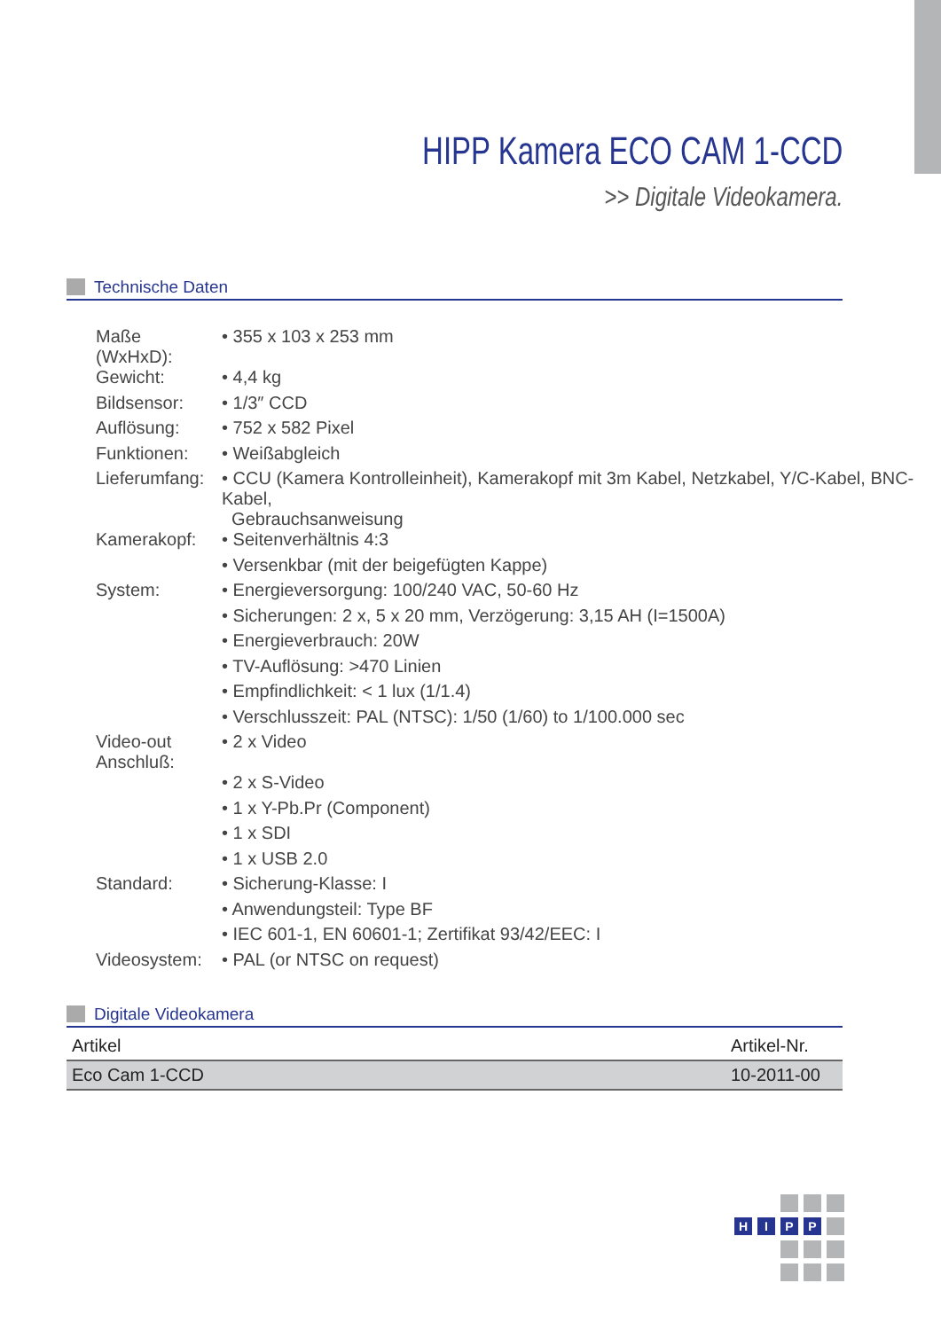HIPP Kamera ECO CAM 1-CCD
>> Digitale Videokamera.
Technische Daten
| Maße (WxHxD): | • 355 x 103 x 253 mm |
| Gewicht: | • 4,4 kg |
| Bildsensor: | • 1/3″ CCD |
| Auflösung: | • 752 x 582 Pixel |
| Funktionen: | • Weißabgleich |
| Lieferumfang: | • CCU (Kamera Kontrolleinheit), Kamerakopf mit 3m Kabel, Netzkabel, Y/C-Kabel, BNC-Kabel, Gebrauchsanweisung |
| Kamerakopf: | • Seitenverhältnis 4:3 |
| | • Versenkbar (mit der beigefügten Kappe) |
| System: | • Energieversorgung: 100/240 VAC, 50-60 Hz |
| | • Sicherungen: 2 x, 5 x 20 mm, Verzögerung: 3,15 AH (I=1500A) |
| | • Energieverbrauch: 20W |
| | • TV-Auflösung: >470 Linien |
| | • Empfindlichkeit: < 1 lux (1/1.4) |
| | • Verschlusszeit: PAL (NTSC): 1/50 (1/60) to 1/100.000 sec |
| Video-out Anschluß: | • 2 x Video |
| | • 2 x S-Video |
| | • 1 x Y-Pb.Pr (Component) |
| | • 1 x SDI |
| | • 1 x USB 2.0 |
| Standard: | • Sicherung-Klasse: I |
| | • Anwendungsteil: Type BF |
| | • IEC 601-1, EN 60601-1; Zertifikat 93/42/EEC: I |
| Videosystem: | • PAL (or NTSC on request) |
Digitale Videokamera
| Artikel | Artikel-Nr. |
| --- | --- |
| Eco Cam 1-CCD | 10-2011-00 |
H
I
P
P